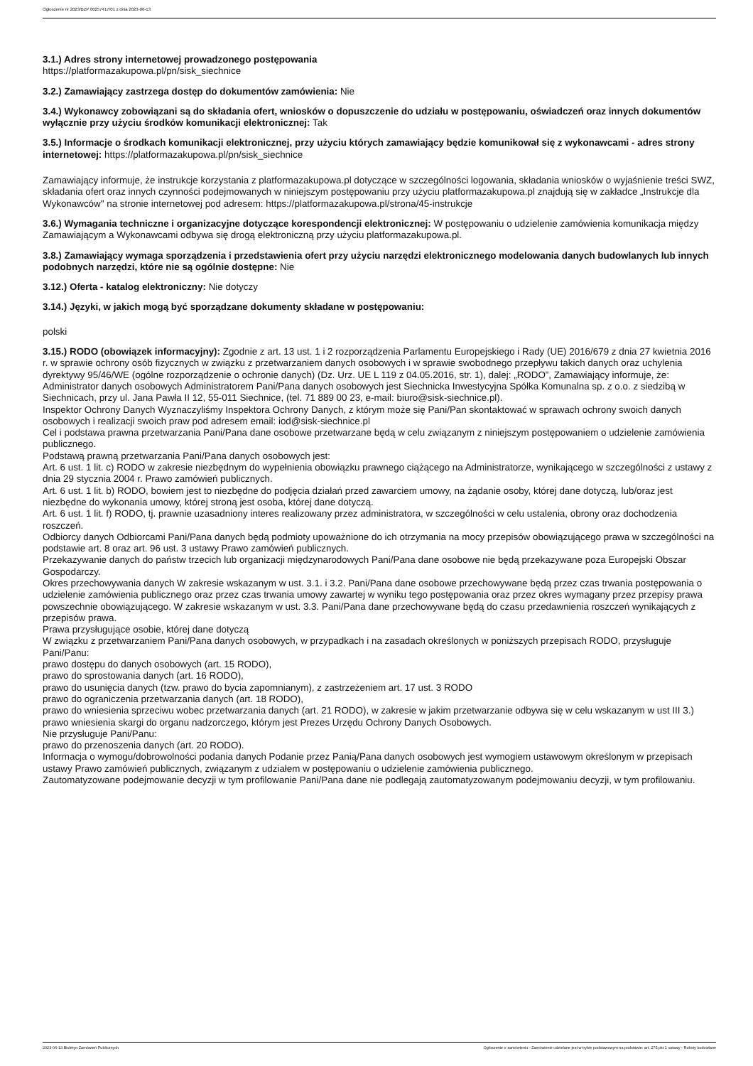Ogłoszenie nr 2023/BZP 00257417/01 z dnia 2023-06-13
3.1.) Adres strony internetowej prowadzonego postępowania
https://platformazakupowa.pl/pn/sisk_siechnice
3.2.) Zamawiający zastrzega dostęp do dokumentów zamówienia: Nie
3.4.) Wykonawcy zobowiązani są do składania ofert, wniosków o dopuszczenie do udziału w postępowaniu, oświadczeń oraz innych dokumentów wyłącznie przy użyciu środków komunikacji elektronicznej: Tak
3.5.) Informacje o środkach komunikacji elektronicznej, przy użyciu których zamawiający będzie komunikował się z wykonawcami - adres strony internetowej: https://platformazakupowa.pl/pn/sisk_siechnice
Zamawiający informuje, że instrukcje korzystania z platformazakupowa.pl dotyczące w szczególności logowania, składania wniosków o wyjaśnienie treści SWZ, składania ofert oraz innych czynności podejmowanych w niniejszym postępowaniu przy użyciu platformazakupowa.pl znajdują się w zakładce „Instrukcje dla Wykonawców" na stronie internetowej pod adresem: https://platformazakupowa.pl/strona/45-instrukcje
3.6.) Wymagania techniczne i organizacyjne dotyczące korespondencji elektronicznej: W postępowaniu o udzielenie zamówienia komunikacja między Zamawiającym a Wykonawcami odbywa się drogą elektroniczną przy użyciu platformazakupowa.pl.
3.8.) Zamawiający wymaga sporządzenia i przedstawienia ofert przy użyciu narzędzi elektronicznego modelowania danych budowlanych lub innych podobnych narzędzi, które nie są ogólnie dostępne: Nie
3.12.) Oferta - katalog elektroniczny: Nie dotyczy
3.14.) Języki, w jakich mogą być sporządzane dokumenty składane w postępowaniu:
polski
3.15.) RODO (obowiązek informacyjny): Zgodnie z art. 13 ust. 1 i 2 rozporządzenia Parlamentu Europejskiego i Rady (UE) 2016/679 z dnia 27 kwietnia 2016 r. w sprawie ochrony osób fizycznych w związku z przetwarzaniem danych osobowych i w sprawie swobodnego przepływu takich danych oraz uchylenia dyrektywy 95/46/WE (ogólne rozporządzenie o ochronie danych) (Dz. Urz. UE L 119 z 04.05.2016, str. 1), dalej: „RODO”, Zamawiający informuje, że:
Administrator danych osobowych Administratorem Pani/Pana danych osobowych jest Siechnicka Inwestycyjna Spółka Komunalna sp. z o.o. z siedzibą w Siechnicach, przy ul. Jana Pawła II 12, 55-011 Siechnice, (tel. 71 889 00 23, e-mail: biuro@sisk-siechnice.pl).
Inspektor Ochrony Danych Wyznaczyliśmy Inspektora Ochrony Danych, z którym może się Pani/Pan skontaktować w sprawach ochrony swoich danych osobowych i realizacji swoich praw pod adresem email: iod@sisk-siechnice.pl
Cel i podstawa prawna przetwarzania Pani/Pana dane osobowe przetwarzane będą w celu związanym z niniejszym postępowaniem o udzielenie zamówienia publicznego.
Podstawą prawną przetwarzania Pani/Pana danych osobowych jest:
Art. 6 ust. 1 lit. c) RODO w zakresie niezbędnym do wypełnienia obowiązku prawnego ciążącego na Administratorze, wynikającego w szczególności z ustawy z dnia 29 stycznia 2004 r. Prawo zamówień publicznych.
Art. 6 ust. 1 lit. b) RODO, bowiem jest to niezbędne do podjęcia działań przed zawarciem umowy, na żądanie osoby, której dane dotyczą, lub/oraz jest niezbędne do wykonania umowy, której stroną jest osoba, której dane dotyczą.
Art. 6 ust. 1 lit. f) RODO, tj. prawnie uzasadniony interes realizowany przez administratora, w szczególności w celu ustalenia, obrony oraz dochodzenia roszczeń.
Odbiorcy danych Odbiorcami Pani/Pana danych będą podmioty upoważnione do ich otrzymania na mocy przepisów obowiązującego prawa w szczególności na podstawie art. 8 oraz art. 96 ust. 3 ustawy Prawo zamówień publicznych.
Przekazywanie danych do państw trzecich lub organizacji międzynarodowych Pani/Pana dane osobowe nie będą przekazywane poza Europejski Obszar Gospodarczy.
Okres przechowywania danych W zakresie wskazanym w ust. 3.1. i 3.2. Pani/Pana dane osobowe przechowywane będą przez czas trwania postępowania o udzielenie zamówienia publicznego oraz przez czas trwania umowy zawartej w wyniku tego postępowania oraz przez okres wymagany przez przepisy prawa powszechnie obowiązującego. W zakresie wskazanym w ust. 3.3. Pani/Pana dane przechowywane będą do czasu przedawnienia roszczeń wynikających z przepisów prawa.
Prawa przysługujące osobie, której dane dotyczą
W związku z przetwarzaniem Pani/Pana danych osobowych, w przypadkach i na zasadach określonych w poniższych przepisach RODO, przysługuje Pani/Panu:
prawo dostępu do danych osobowych (art. 15 RODO),
prawo do sprostowania danych (art. 16 RODO),
prawo do usunięcia danych (tzw. prawo do bycia zapomnianym), z zastrzeżeniem art. 17 ust. 3 RODO
prawo do ograniczenia przetwarzania danych (art. 18 RODO),
prawo do wniesienia sprzeciwu wobec przetwarzania danych (art. 21 RODO), w zakresie w jakim przetwarzanie odbywa się w celu wskazanym w ust III 3.)
prawo wniesienia skargi do organu nadzorczego, którym jest Prezes Urzędu Ochrony Danych Osobowych.
Nie przysługuje Pani/Panu:
prawo do przenoszenia danych (art. 20 RODO).
Informacja o wymogu/dobrowolności podania danych Podanie przez Panią/Pana danych osobowych jest wymogiem ustawowym określonym w przepisach ustawy Prawo zamówień publicznych, związanym z udziałem w postępowaniu o udzielenie zamówienia publicznego.
Zautomatyzowane podejmowanie decyzji w tym profilowanie Pani/Pana dane nie podlegają zautomatyzowanym podejmowaniu decyzji, w tym profilowaniu.
2023-06-13 Biuletyn Zamówień Publicznych Ogłoszenie o zamówieniu - Zamówienie udzielane jest w trybie podstawowym na podstawie: art. 275 pkt 1 ustawy - Roboty budowlane